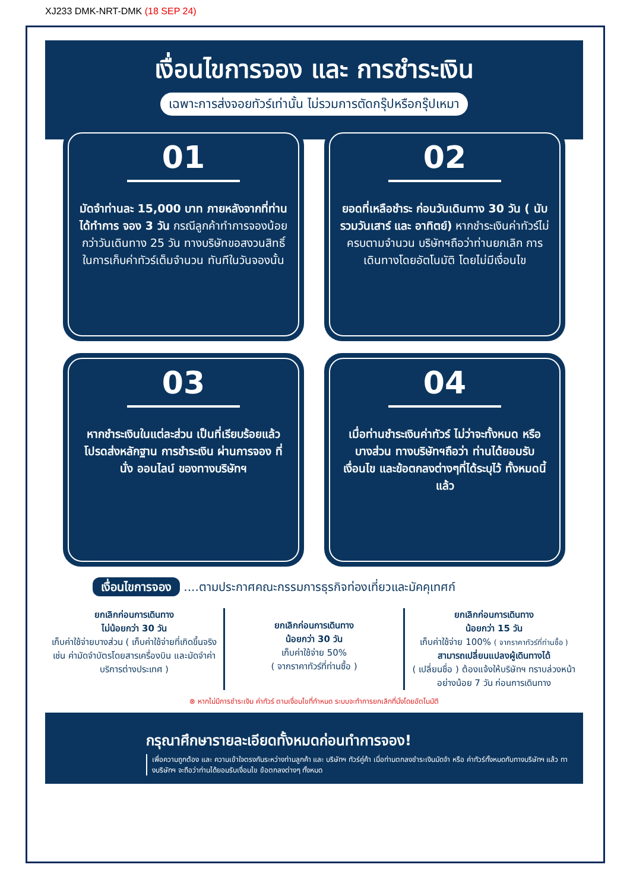XJ233 DMK-NRT-DMK (18 SEP 24)
เงื่อนไขการจอง และ การชำระเงิน
เฉพาะการส่งจอยทัวร์เท่านั้น ไม่รวมการตัดกรุ๊ปหรือกรุ๊ปเหมา
01
มัดจำท่านละ 15,000 บาท ภายหลังจากที่ท่านได้ทำการ จอง 3 วัน กรณีลูกค้าทำการจองน้อยกว่าวันเดินทาง 25 วัน ทางบริษัทขอสงวนสิทธิ์ในการเก็บค่าทัวร์เต็มจำนวน ทันทีในวันจองนั้น
02
ยอดที่เหลือชำระ ก่อนวันเดินทาง 30 วัน ( นับรวมวันเสาร์ และ อาทิตย์) หากชำระเงินค่าทัวร์ไม่ครบตามจำนวน บริษัทฯถือว่าท่านยกเลิก การเดินทางโดยอัตโนมัติ โดยไม่มีเงื่อนไข
03
หากชำระเงินในแต่ละส่วน เป็นที่เรียบร้อยแล้ว โปรดส่งหลักฐาน การชำระเงิน ผ่านการจอง ที่นั่ง ออนไลน์ ของทางบริษัทฯ
04
เมื่อท่านชำระเงินค่าทัวร์ ไม่ว่าจะทั้งหมด หรือ บางส่วน ทางบริษัทฯถือว่า ท่านได้ยอมรับเงื่อนไข และข้อตกลงต่างๆที่ได้ระบุไว้ ทั้งหมดนี้แล้ว
เงื่อนไขการจอง ....ตามประกาศคณะกรรมการธุรกิจท่องเที่ยวและมัคคุเทศก์
ยกเลิกก่อนการเดินทาง
ไม่น้อยกว่า 30 วัน
เก็บค่าใช้จ่ายบางส่วน ( เก็บค่าใช้จ่ายที่เกิดขึ้นจริง เช่น ค่ามัดจำบัตรโดยสารเครื่องบิน และมัดจำค่าบริการต่างประเทศ )
ยกเลิกก่อนการเดินทาง
น้อยกว่า 30 วัน
เก็บค่าใช้จ่าย 50%
( จากราคาทัวร์ที่ท่านซื้อ )
ยกเลิกก่อนการเดินทาง
น้อยกว่า 15 วัน
เก็บค่าใช้จ่าย 100% ( จากราคาทัวร์ที่ท่านซื้อ )
สามารถเปลี่ยนแปลงผู้เดินทางได้
( เปลี่ยนชื่อ ) ต้องแจ้งให้บริษัทฯ ทราบล่วงหน้าอย่างน้อย 7 วัน ก่อนการเดินทาง
⊗ หากไม่มีการชำระเงิน ค่าทัวร์ ตามเงื่อนไขที่กำหนด ระบบจะทำการยกเลิกที่นั่งโดยอัตโนมัติ
กรุณาศึกษารายละเอียดทั้งหมดก่อนทำการจอง!
เพื่อความถูกต้อง และ ความเข้าใจตรงกันระหว่างท่านลูกค้า และ บริษัทฯ ทัวร์คู่ค้า เมื่อท่านตกลงชำระเงินมัดจำ หรือ ค่าทัวร์ทั้งหมดกับทางบริษัทฯ แล้ว ทางบริษัทฯ จะถือว่าท่านได้ยอมรับเงื่อนไข ข้อตกลงต่างๆ ทั้งหมด